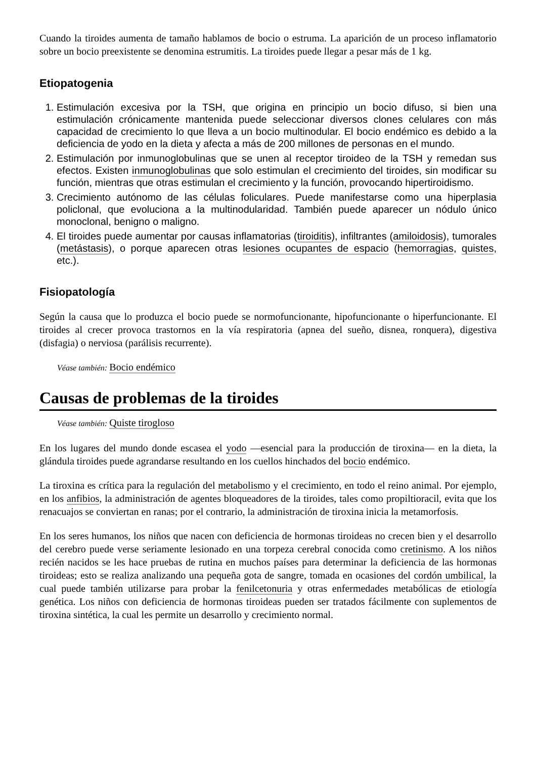Cuando la tiroides aumenta de tamaño hablamos de bocio o estruma. La aparición de un proceso inflamatorio sobre un bocio preexistente se denomina estrumitis. La tiroides puede llegar a pesar más de 1 kg.
Etiopatogenia
1. Estimulación excesiva por la TSH, que origina en principio un bocio difuso, si bien una estimulación crónicamente mantenida puede seleccionar diversos clones celulares con más capacidad de crecimiento lo que lleva a un bocio multinodular. El bocio endémico es debido a la deficiencia de yodo en la dieta y afecta a más de 200 millones de personas en el mundo.
2. Estimulación por inmunoglobulinas que se unen al receptor tiroideo de la TSH y remedan sus efectos. Existen inmunoglobulinas que solo estimulan el crecimiento del tiroides, sin modificar su función, mientras que otras estimulan el crecimiento y la función, provocando hipertiroidismo.
3. Crecimiento autónomo de las células foliculares. Puede manifestarse como una hiperplasia policlonal, que evoluciona a la multinodularidad. También puede aparecer un nódulo único monoclonal, benigno o maligno.
4. El tiroides puede aumentar por causas inflamatorias (tiroiditis), infiltrantes (amiloidosis), tumorales (metástasis), o porque aparecen otras lesiones ocupantes de espacio (hemorragias, quistes, etc.).
Fisiopatología
Según la causa que lo produzca el bocio puede se normofuncionante, hipofuncionante o hiperfuncionante. El tiroides al crecer provoca trastornos en la vía respiratoria (apnea del sueño, disnea, ronquera), digestiva (disfagia) o nerviosa (parálisis recurrente).
Véase también: Bocio endémico
Causas de problemas de la tiroides
Véase también: Quiste tirogloso
En los lugares del mundo donde escasea el yodo —esencial para la producción de tiroxina— en la dieta, la glándula tiroides puede agrandarse resultando en los cuellos hinchados del bocio endémico.
La tiroxina es crítica para la regulación del metabolismo y el crecimiento, en todo el reino animal. Por ejemplo, en los anfibios, la administración de agentes bloqueadores de la tiroides, tales como propiltioracil, evita que los renacuajos se conviertan en ranas; por el contrario, la administración de tiroxina inicia la metamorfosis.
En los seres humanos, los niños que nacen con deficiencia de hormonas tiroideas no crecen bien y el desarrollo del cerebro puede verse seriamente lesionado en una torpeza cerebral conocida como cretinismo. A los niños recién nacidos se les hace pruebas de rutina en muchos países para determinar la deficiencia de las hormonas tiroideas; esto se realiza analizando una pequeña gota de sangre, tomada en ocasiones del cordón umbilical, la cual puede también utilizarse para probar la fenilcetonuria y otras enfermedades metabólicas de etiología genética. Los niños con deficiencia de hormonas tiroideas pueden ser tratados fácilmente con suplementos de tiroxina sintética, la cual les permite un desarrollo y crecimiento normal.